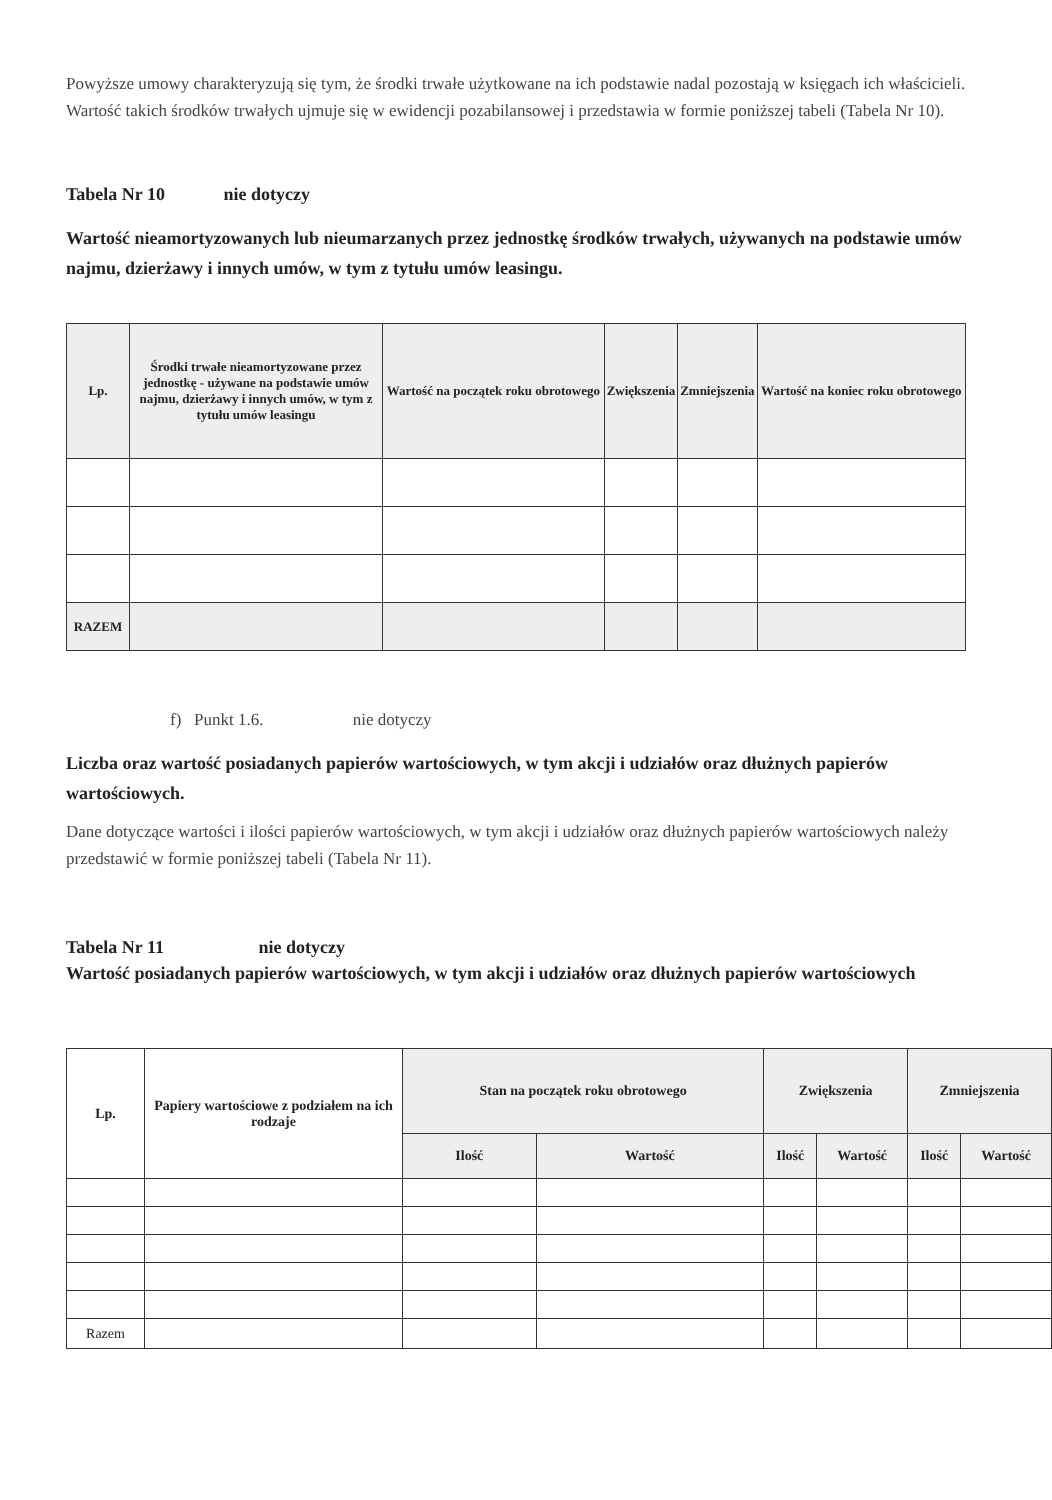Powyższe umowy charakteryzują się tym, że środki trwałe użytkowane na ich podstawie nadal pozostają w księgach ich właścicieli. Wartość takich środków trwałych ujmuje się w ewidencji pozabilansowej i przedstawia w formie poniższej tabeli (Tabela Nr 10).
Tabela Nr 10 nie dotyczy
Wartość nieamortyzowanych lub nieumarzanych przez jednostkę środków trwałych, używanych na podstawie umów najmu, dzierżawy i innych umów, w tym z tytułu umów leasingu.
| Lp. | Środki trwałe nieamortyzowane przez jednostkę - używane na podstawie umów najmu, dzierżawy i innych umów, w tym z tytułu umów leasingu | Wartość na początek roku obrotowego | Zwiększenia | Zmniejszenia | Wartość na koniec roku obrotowego |
| --- | --- | --- | --- | --- | --- |
| RAZEM | | | | | |
f) Punkt 1.6. nie dotyczy
Liczba oraz wartość posiadanych papierów wartościowych, w tym akcji i udziałów oraz dłużnych papierów wartościowych.
Dane dotyczące wartości i ilości papierów wartościowych, w tym akcji i udziałów oraz dłużnych papierów wartościowych należy przedstawić w formie poniższej tabeli (Tabela Nr 11).
Tabela Nr 11 nie dotyczy
Wartość posiadanych papierów wartościowych, w tym akcji i udziałów oraz dłużnych papierów wartościowych
| Lp. | Papiery wartościowe z podziałem na ich rodzaje | Stan na początek roku obrotowego | | Zwiększenia | | Zmniejszenia | |
| --- | --- | --- | --- | --- | --- | --- | --- |
| | | Ilość | Wartość | Ilość | Wartość | Ilość | Wartość |
| Razem | | | | | | | |